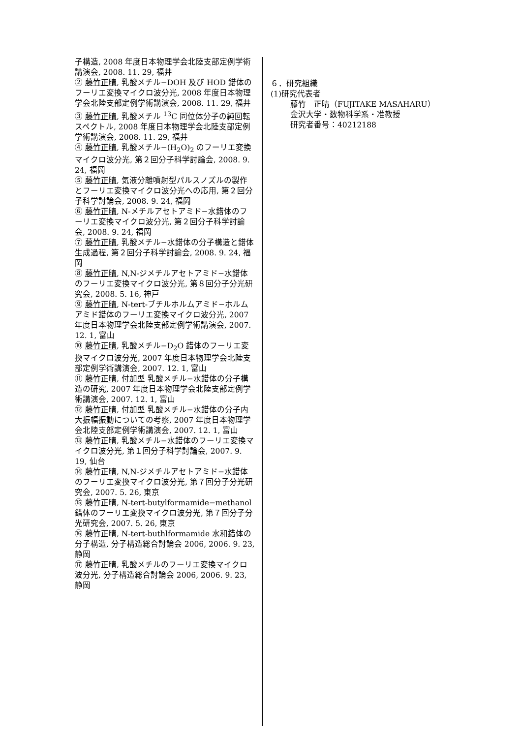子構造, 2008 年度日本物理学会北陸支部定例学術講演会, 2008. 11. 29, 福井
② 藤竹正晴, 乳酸メチル−DOH 及び HOD 錯体のフーリエ変換マイクロ波分光, 2008 年度日本物理学会北陸支部定例学術講演会, 2008. 11. 29, 福井
③ 藤竹正晴, 乳酸メチル <sup>13</sup>C 同位体分子の純回転スペクトル, 2008 年度日本物理学会北陸支部定例学術講演会, 2008. 11. 29, 福井
④ 藤竹正晴, 乳酸メチル−(H<sub>2</sub>O)<sub>2</sub> のフーリエ変換マイクロ波分光, 第２回分子科学討論会, 2008. 9. 24, 福岡
⑤ 藤竹正晴, 気液分離噴射型パルスノズルの製作とフーリエ変換マイクロ波分光への応用, 第２回分子科学討論会, 2008. 9. 24, 福岡
⑥ 藤竹正晴, N-メチルアセトアミド−水錯体のフーリエ変換マイクロ波分光, 第２回分子科学討論会, 2008. 9. 24, 福岡
⑦ 藤竹正晴, 乳酸メチル−水錯体の分子構造と錯体生成過程, 第２回分子科学討論会, 2008. 9. 24, 福岡
⑧ 藤竹正晴, N,N-ジメチルアセトアミド−水錯体のフーリエ変換マイクロ波分光, 第８回分子分光研究会, 2008. 5. 16, 神戸
⑨ 藤竹正晴, N-tert-ブチルホルムアミド−ホルムアミド錯体のフーリエ変換マイクロ波分光, 2007 年度日本物理学会北陸支部定例学術講演会, 2007. 12. 1, 富山
⑩ 藤竹正晴, 乳酸メチル−D<sub>2</sub>O 錯体のフーリエ変換マイクロ波分光, 2007 年度日本物理学会北陸支部定例学術講演会, 2007. 12. 1, 富山
⑪ 藤竹正晴, 付加型 乳酸メチル−水錯体の分子構造の研究, 2007 年度日本物理学会北陸支部定例学術講演会, 2007. 12. 1, 富山
⑫ 藤竹正晴, 付加型 乳酸メチル−水錯体の分子内大振幅振動についての考察, 2007 年度日本物理学会北陸支部定例学術講演会, 2007. 12. 1, 富山
⑬ 藤竹正晴, 乳酸メチル−水錯体のフーリエ変換マイクロ波分光, 第１回分子科学討論会, 2007. 9. 19, 仙台
⑭ 藤竹正晴, N,N-ジメチルアセトアミド−水錯体のフーリエ変換マイクロ波分光, 第７回分子分光研究会, 2007. 5. 26, 東京
⑮ 藤竹正晴, N-tert-butylformamide−methanol 錯体のフーリエ変換マイクロ波分光, 第７回分子分光研究会, 2007. 5. 26, 東京
⑯ 藤竹正晴, N-tert-buthlformamide 水和錯体の分子構造, 分子構造総合討論会 2006, 2006. 9. 23, 静岡
⑰ 藤竹正晴, 乳酸メチルのフーリエ変換マイクロ波分光, 分子構造総合討論会 2006, 2006. 9. 23, 静岡
６．研究組織
(1)研究代表者
藤竹　正晴（FUJITAKE MASAHARU）
金沢大学・数物科学系・准教授
研究者番号：40212188